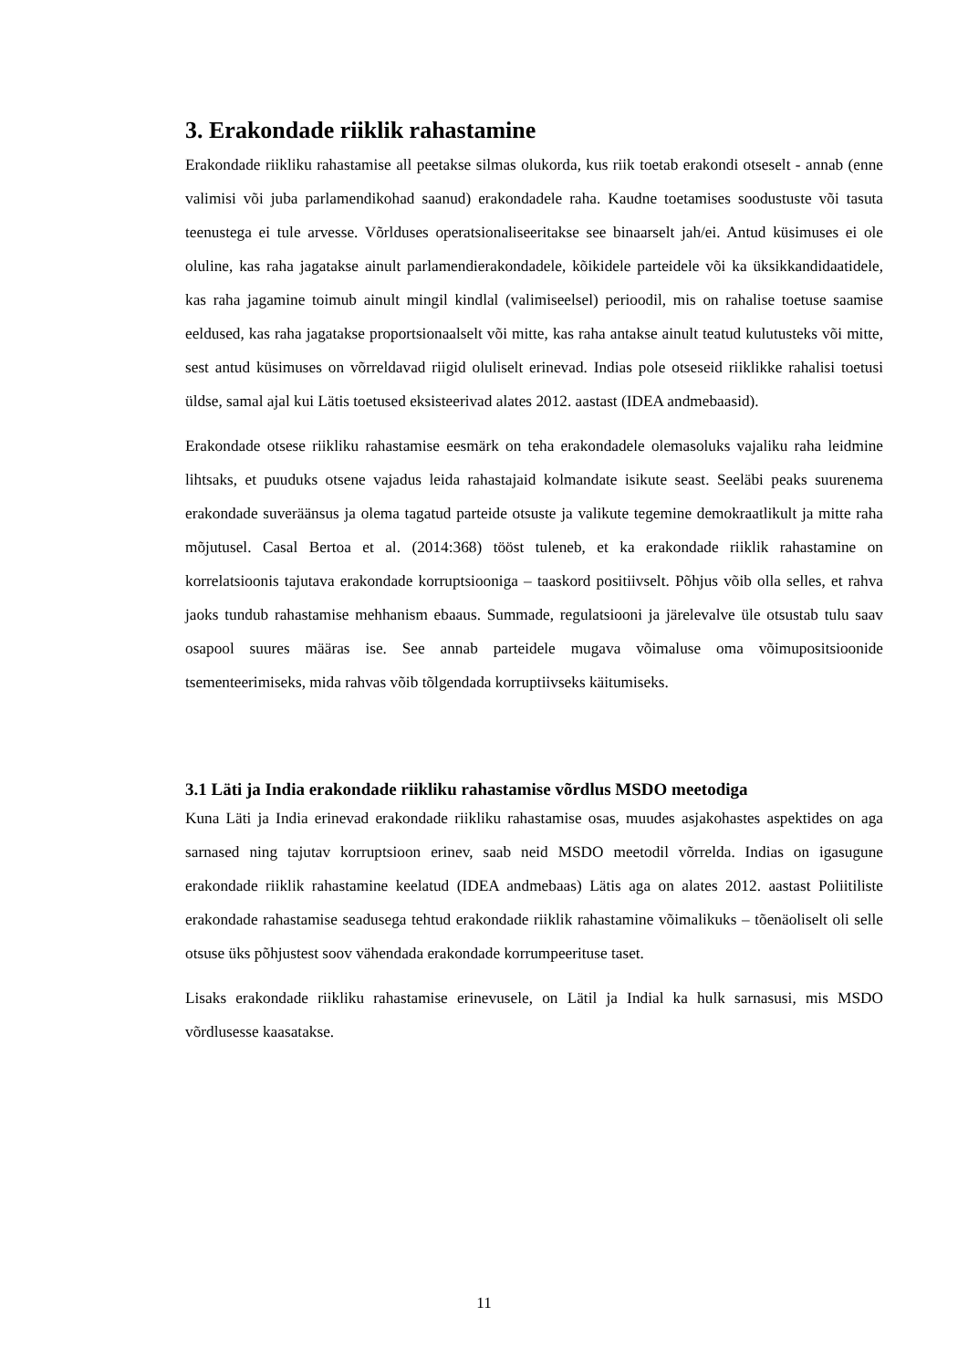3. Erakondade riiklik rahastamine
Erakondade riikliku rahastamise all peetakse silmas olukorda, kus riik toetab erakondi otseselt - annab (enne valimisi või juba parlamendikohad saanud) erakondadele raha. Kaudne toetamises soodustuste või tasuta teenustega ei tule arvesse. Võrlduses operatsionaliseeritakse see binaarselt jah/ei. Antud küsimuses ei ole oluline, kas raha jagatakse ainult parlamendierakondadele, kõikidele parteidele või ka üksikkandidaatidele, kas raha jagamine toimub ainult mingil kindlal (valimiseelsel) perioodil, mis on rahalise toetuse saamise eeldused, kas raha jagatakse proportsionaalselt või mitte, kas raha antakse ainult teatud kulutusteks või mitte, sest antud küsimuses on võrreldavad riigid oluliselt erinevad. Indias pole otseseid riiklikke rahalisi toetusi üldse, samal ajal kui Lätis toetused eksisteerivad alates 2012. aastast (IDEA andmebaasid).
Erakondade otsese riikliku rahastamise eesmärk on teha erakondadele olemasoluks vajaliku raha leidmine lihtsaks, et puuduks otsene vajadus leida rahastajaid kolmandate isikute seast. Seeläbi peaks suurenema erakondade suveräänsus ja olema tagatud parteide otsuste ja valikute tegemine demokraatlikult ja mitte raha mõjutusel. Casal Bertoa et al. (2014:368) tööst tuleneb, et ka erakondade riiklik rahastamine on korrelatsioonis tajutava erakondade korruptsiooniga – taaskord positiivselt. Põhjus võib olla selles, et rahva jaoks tundub rahastamise mehhanism ebaaus. Summade, regulatsiooni ja järelevalve üle otsustab tulu saav osapool suures määras ise. See annab parteidele mugava võimaluse oma võimupositsioonide tsementeerimiseks, mida rahvas võib tõlgendada korruptiivseks käitumiseks.
3.1 Läti ja India erakondade riikliku rahastamise võrdlus MSDO meetodiga
Kuna Läti ja India erinevad erakondade riikliku rahastamise osas, muudes asjakohastes aspektides on aga sarnased ning tajutav korruptsioon erinev, saab neid MSDO meetodil võrrelda. Indias on igasugune erakondade riiklik rahastamine keelatud (IDEA andmebaas) Lätis aga on alates 2012. aastast Poliitiliste erakondade rahastamise seadusega tehtud erakondade riiklik rahastamine võimalikuks – tõenäoliselt oli selle otsuse üks põhjustest soov vähendada erakondade korrumpeerituse taset.
Lisaks erakondade riikliku rahastamise erinevusele, on Lätil ja Indial ka hulk sarnasusi, mis MSDO võrdlusesse kaasatakse.
11